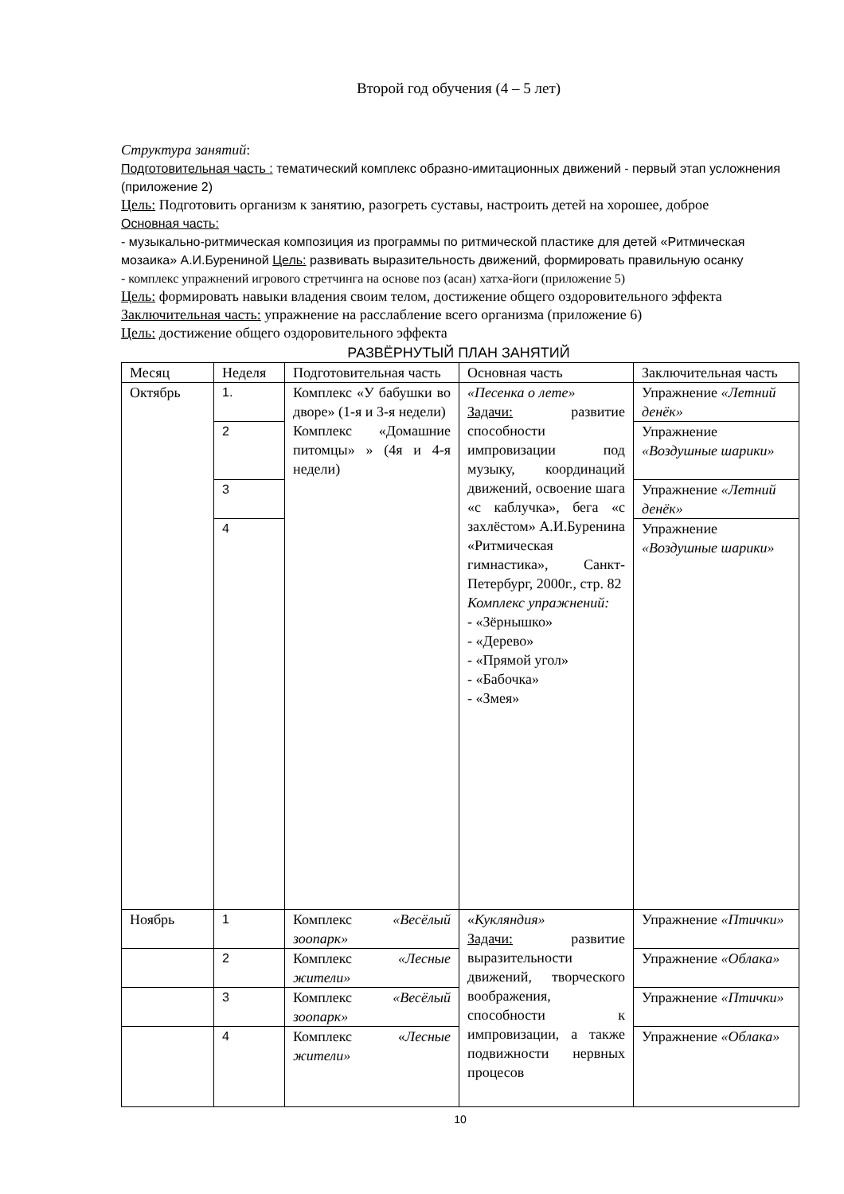Второй год обучения (4 – 5 лет)
Структура занятий:
Подготовительная часть : тематический комплекс образно-имитационных движений - первый этап усложнения (приложение 2)
Цель: Подготовить организм к занятию, разогреть суставы, настроить детей на хорошее, доброе
Основная часть:
- музыкально-ритмическая композиция из программы по ритмической пластике для детей «Ритмическая мозаика» А.И.Бурениной Цель: развивать выразительность движений, формировать правильную осанку
- комплекс упражнений игрового стретчинга на основе поз (асан) хатха-йоги (приложение 5)
Цель: формировать навыки владения своим телом, достижение общего оздоровительного эффекта
Заключительная часть: упражнение на расслабление всего организма (приложение 6)
Цель: достижение общего оздоровительного эффекта
РАЗВЁРНУТЫЙ ПЛАН ЗАНЯТИЙ
| Месяц | Неделя | Подготовительная часть | Основная часть | Заключительная часть |
| Октябрь | 1. | Комплекс «У бабушки во дворе» (1-я и 3-я недели) Комплекс «Домашние питомцы» » (4я и 4-я недели) | «Песенка о лете» Задачи: развитие способности импровизации под музыку, координаций движений, освоение шага «с каблучка», бега «с захлёстом» А.И.Буренина «Ритмическая гимнастика», Санкт-Петербург, 2000г., стр. 82 Комплекс упражнений: - «Зёрнышко» - «Дерево» - «Прямой угол» - «Бабочка» - «Змея» | Упражнение «Летний денёк» |
| | 2 | | | Упражнение «Воздушные шарики» |
| | 3 | | | Упражнение «Летний денёк» |
| | 4 | | | Упражнение «Воздушные шарики» |
| Ноябрь | 1 | Комплекс «Весёлый зоопарк» | « Кукляндия» Задачи: развитие выразительности движений, творческого воображения, способности к импровизации, а также подвижности нервных процесов | Упражнение «Птички» |
| | 2 | Комплекс «Лесные жители» | | Упражнение «Облака» |
| | 3 | Комплекс «Весёлый зоопарк» | | Упражнение «Птички» |
| | 4 | Комплекс « Лесные жители» | | Упражнение «Облака» |
10